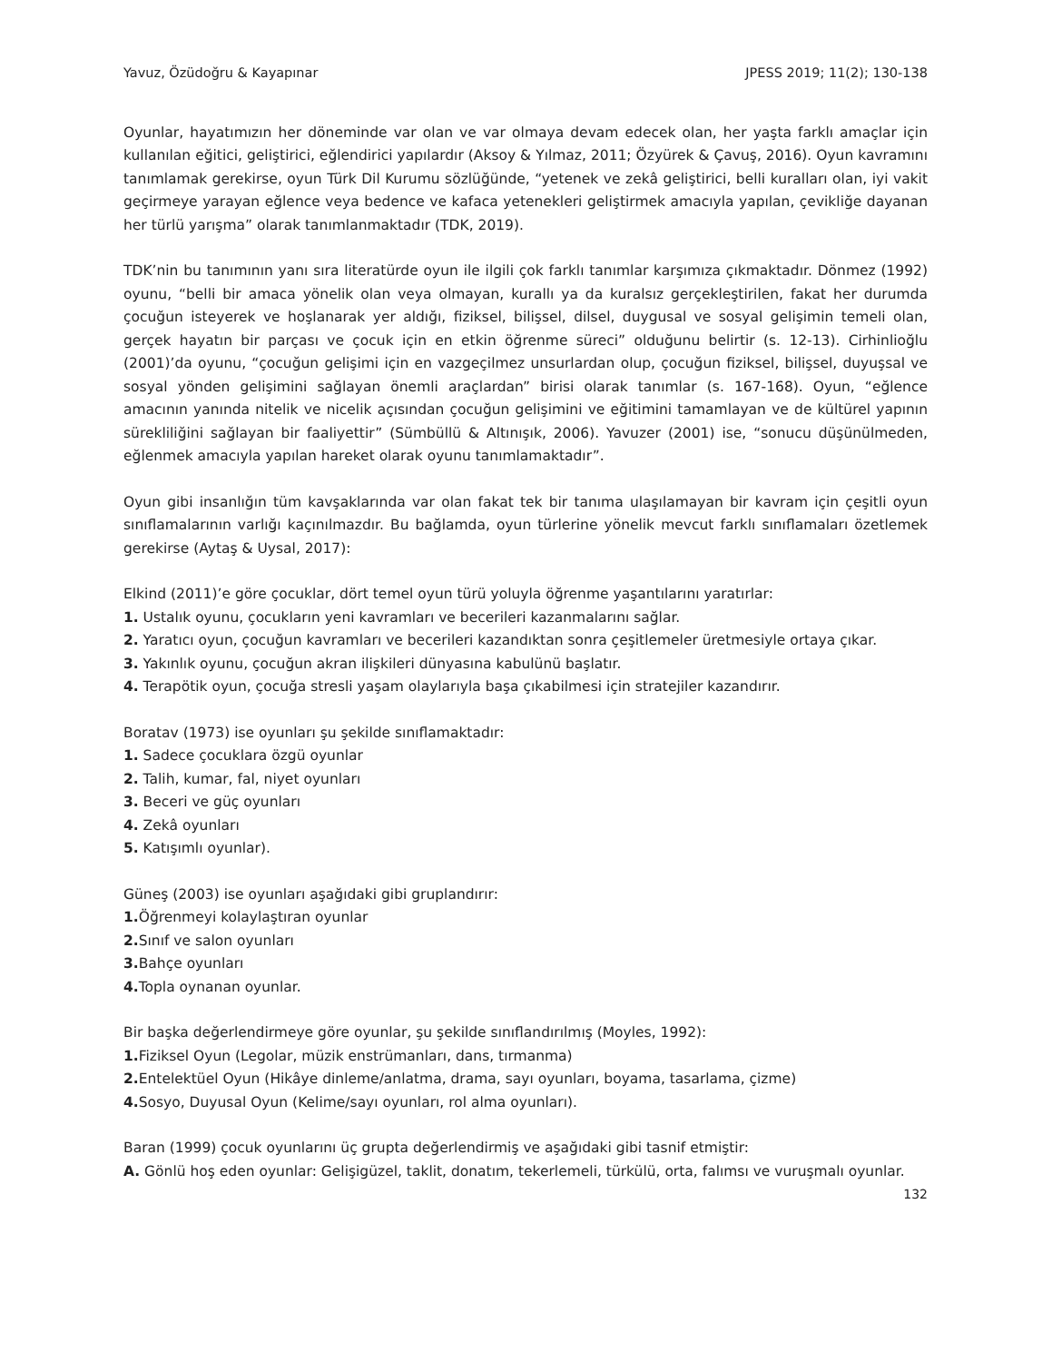Yavuz, Özüdoğru & Kayapınar JPESS 2019; 11(2); 130-138
Oyunlar, hayatımızın her döneminde var olan ve var olmaya devam edecek olan, her yaşta farklı amaçlar için kullanılan eğitici, geliştirici, eğlendirici yapılardır (Aksoy & Yılmaz, 2011; Özyürek & Çavuş, 2016). Oyun kavramını tanımlamak gerekirse, oyun Türk Dil Kurumu sözlüğünde, “yetenek ve zekâ geliştirici, belli kuralları olan, iyi vakit geçirmeye yarayan eğlence veya bedence ve kafaca yetenekleri geliştirmek amacıyla yapılan, çevikliğe dayanan her türlü yarışma” olarak tanımlanmaktadır (TDK, 2019).
TDK’nin bu tanımının yanı sıra literatürde oyun ile ilgili çok farklı tanımlar karşımıza çıkmaktadır. Dönmez (1992) oyunu, “belli bir amaca yönelik olan veya olmayan, kurallı ya da kuralsız gerçekleştirilen, fakat her durumda çocuğun isteyerek ve hoşlanarak yer aldığı, fiziksel, bilişsel, dilsel, duygusal ve sosyal gelişimin temeli olan, gerçek hayatın bir parçası ve çocuk için en etkin öğrenme süreci” olduğunu belirtir (s. 12-13). Cirhinlioğlu (2001)’da oyunu, “çocuğun gelişimi için en vazgeçilmez unsurlardan olup, çocuğun fiziksel, bilişsel, duyuşsal ve sosyal yönden gelişimini sağlayan önemli araçlardan” birisi olarak tanımlar (s. 167-168). Oyun, “eğlence amacının yanında nitelik ve nicelik açısından çocuğun gelişimini ve eğitimini tamamlayan ve de kültürel yapının sürekliliğini sağlayan bir faaliyettir” (Sümbüllü & Altınışık, 2006). Yavuzer (2001) ise, “sonucu düşünülmeden, eğlenmek amacıyla yapılan hareket olarak oyunu tanımlamaktadır”.
Oyun gibi insanlığın tüm kavşaklarında var olan fakat tek bir tanıma ulaşılamayan bir kavram için çeşitli oyun sınıflamalarının varlığı kaçınılmazdır. Bu bağlamda, oyun türlerine yönelik mevcut farklı sınıflamaları özetlemek gerekirse (Aytaş & Uysal, 2017):
Elkind (2011)’e göre çocuklar, dört temel oyun türü yoluyla öğrenme yaşantılarını yaratırlar:
1. Ustalık oyunu, çocukların yeni kavramları ve becerileri kazanmalarını sağlar.
2. Yaratıcı oyun, çocuğun kavramları ve becerileri kazandıktan sonra çeşitlemeler üretmesiyle ortaya çıkar.
3. Yakınlık oyunu, çocuğun akran ilişkileri dünyasına kabulünü başlatır.
4. Terapötik oyun, çocuğa stresli yaşam olaylarıyla başa çıkabilmesi için stratejiler kazandırır.
Boratav (1973) ise oyunları şu şekilde sınıflamaktadır:
1. Sadece çocuklara özgü oyunlar
2. Talih, kumar, fal, niyet oyunları
3. Beceri ve güç oyunları
4. Zekâ oyunları
5. Katışımlı oyunlar).
Güneş (2003) ise oyunları aşağıdaki gibi gruplandırır:
1. Öğrenmeyi kolaylaştıran oyunlar
2. Sınıf ve salon oyunları
3. Bahçe oyunları
4. Topla oynanan oyunlar.
Bir başka değerlendirmeye göre oyunlar, şu şekilde sınıflandırılmış (Moyles, 1992):
1. Fiziksel Oyun (Legolar, müzik enstrümanları, dans, tırmanma)
2. Entelektüel Oyun (Hikâye dinleme/anlatma, drama, sayı oyunları, boyama, tasarlama, çizme)
4. Sosyo, Duyusal Oyun (Kelime/sayı oyunları, rol alma oyunları).
Baran (1999) çocuk oyunlarını üç grupta değerlendirmiş ve aşağıdaki gibi tasnif etmiştir:
A. Gönlü hoş eden oyunlar: Gelişigüzel, taklit, donatım, tekerlemeli, türkülü, orta, falımsı ve vuruşmalı oyunlar.
132